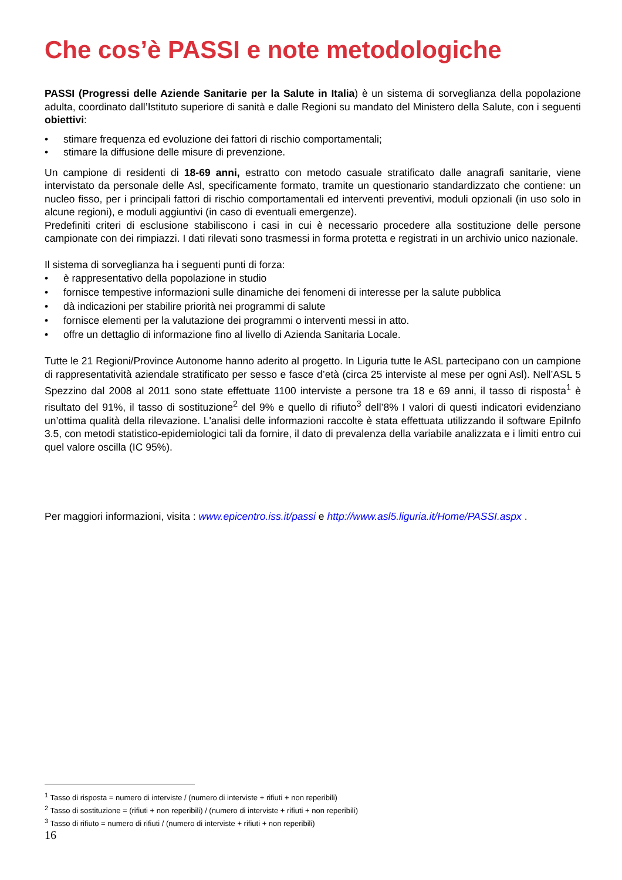Che cos’è PASSI e note metodologiche
PASSI (Progressi delle Aziende Sanitarie per la Salute in Italia) è un sistema di sorveglianza della popolazione adulta, coordinato dall’Istituto superiore di sanità e dalle Regioni su mandato del Ministero della Salute, con i seguenti obiettivi:
• stimare frequenza ed evoluzione dei fattori di rischio comportamentali;
• stimare la diffusione delle misure di prevenzione.
Un campione di residenti di 18-69 anni, estratto con metodo casuale stratificato dalle anagrafi sanitarie, viene intervistato da personale delle Asl, specificamente formato, tramite un questionario standardizzato che contiene: un nucleo fisso, per i principali fattori di rischio comportamentali ed interventi preventivi, moduli opzionali (in uso solo in alcune regioni), e moduli aggiuntivi (in caso di eventuali emergenze).
Predefiniti criteri di esclusione stabiliscono i casi in cui è necessario procedere alla sostituzione delle persone campionate con dei rimpiazzi. I dati rilevati sono trasmessi in forma protetta e registrati in un archivio unico nazionale.
Il sistema di sorveglianza ha i seguenti punti di forza:
• è rappresentativo della popolazione in studio
• fornisce tempestive informazioni sulle dinamiche dei fenomeni di interesse per la salute pubblica
• dà indicazioni per stabilire priorità nei programmi di salute
• fornisce elementi per la valutazione dei programmi o interventi messi in atto.
• offre un dettaglio di informazione fino al livello di Azienda Sanitaria Locale.
Tutte le 21 Regioni/Province Autonome hanno aderito al progetto. In Liguria tutte le ASL partecipano con un campione di rappresentatività aziendale stratificato per sesso e fasce d’età (circa 25 interviste al mese per ogni Asl). Nell’ASL 5 Spezzino dal 2008 al 2011 sono state effettuate 1100 interviste a persone tra 18 e 69 anni, il tasso di risposta<sup>1</sup> è risultato del 91%, il tasso di sostituzione<sup>2</sup> del 9% e quello di rifiuto<sup>3</sup> dell’8% I valori di questi indicatori evidenziano un’ottima qualità della rilevazione. L'analisi delle informazioni raccolte è stata effettuata utilizzando il software EpiInfo 3.5, con metodi statistico-epidemiologici tali da fornire, il dato di prevalenza della variabile analizzata e i limiti entro cui quel valore oscilla (IC 95%).
Per maggiori informazioni, visita : www.epicentro.iss.it/passi e http://www.asl5.liguria.it/Home/PASSI.aspx .
<sup>1</sup> Tasso di risposta = numero di interviste / (numero di interviste + rifiuti + non reperibili)
<sup>2</sup> Tasso di sostituzione = (rifiuti + non reperibili) / (numero di interviste + rifiuti + non reperibili)
<sup>3</sup> Tasso di rifiuto = numero di rifiuti / (numero di interviste + rifiuti + non reperibili)
16